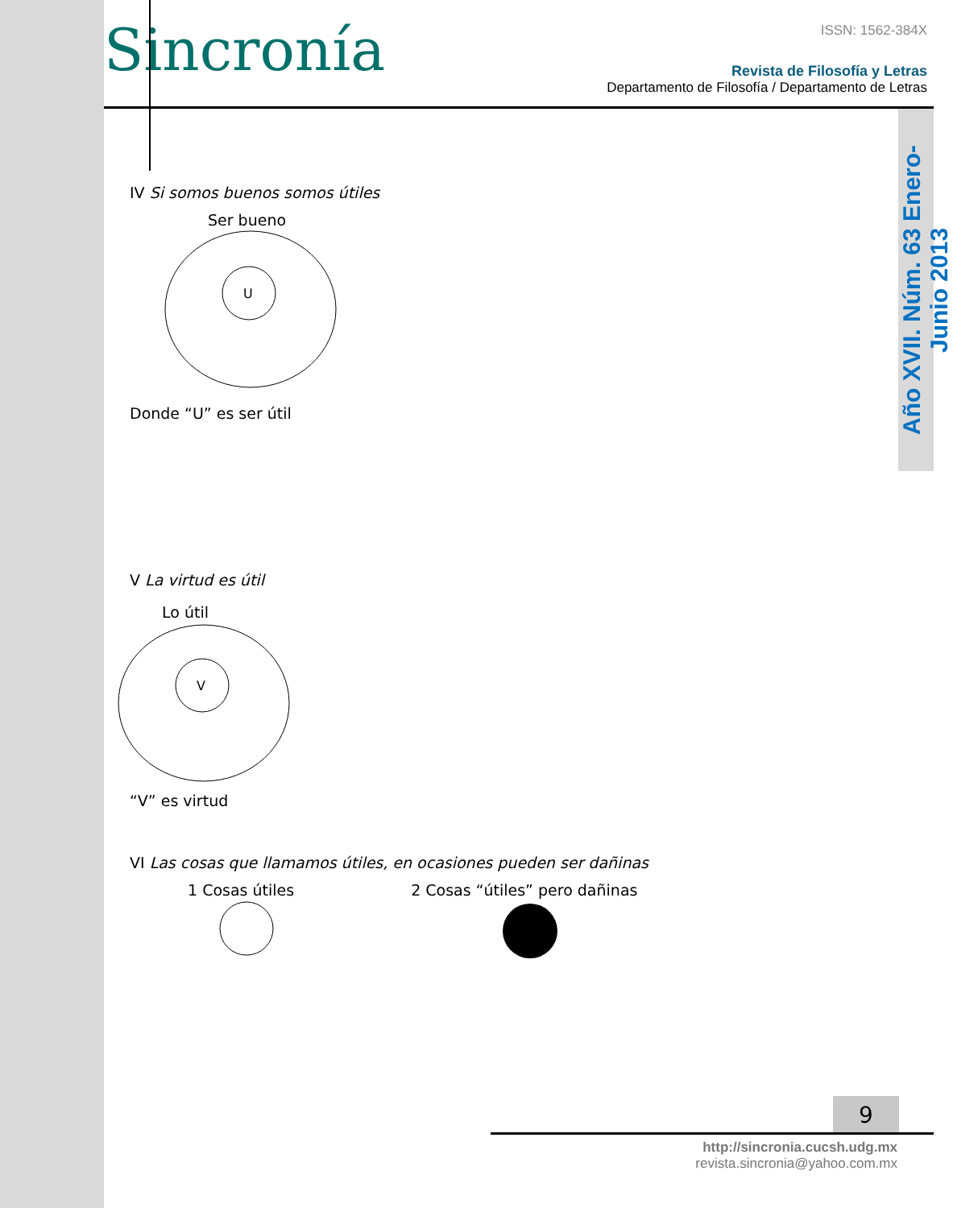Año XVII. Núm. 63 Enero-Junio 2013
Sincronía
ISSN: 1562-384X
Revista de Filosofía y Letras
Departamento de Filosofía / Departamento de Letras
IV Si somos buenos somos útiles
Ser bueno
U
Donde “U” es ser útil
V La virtud es útil
Lo útil
V
“V” es virtud
VI Las cosas que llamamos útiles, en ocasiones pueden ser dañinas
1 Cosas útiles 2 Cosas “útiles” pero dañinas
9
http://sincronia.cucsh.udg.mx
revista.sincronia@yahoo.com.mx